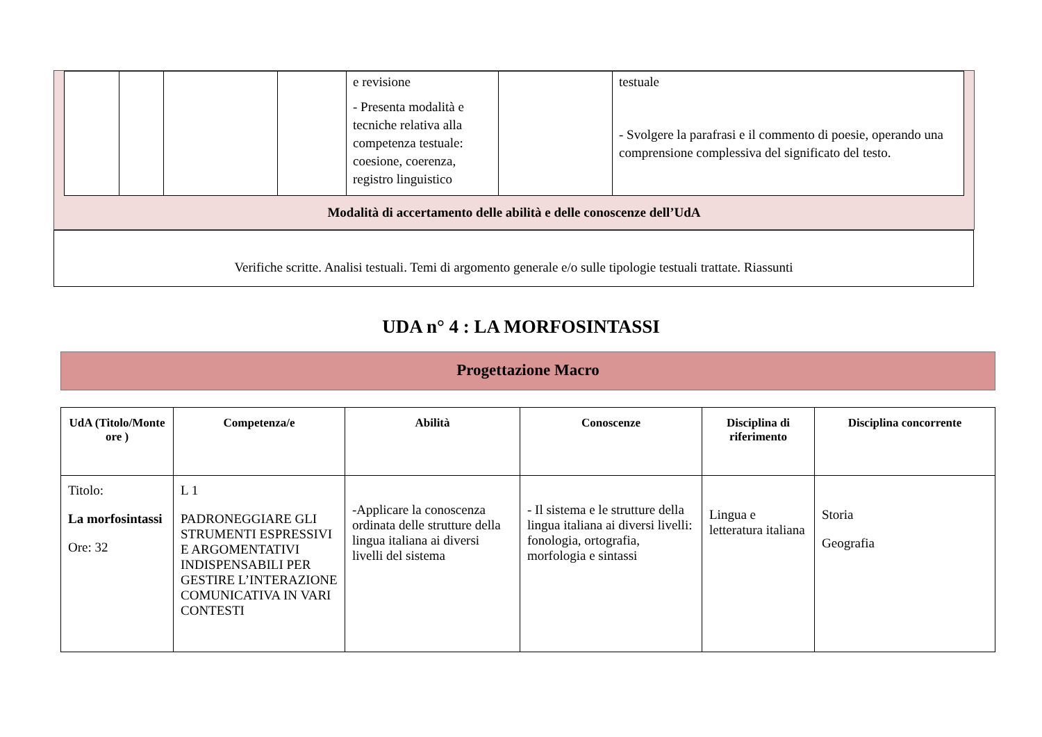| | | | | e revisione - Presenta modalità e tecniche relativa alla competenza testuale: coesione, coerenza, registro linguistico | | testuale - Svolgere la parafrasi e il commento di poesie, operando una comprensione complessiva del significato del testo. |
Modalità di accertamento delle abilità e delle conoscenze dell’UdA
Verifiche scritte. Analisi testuali. Temi di argomento generale e/o sulle tipologie testuali trattate. Riassunti
UDA n° 4 : LA MORFOSINTASSI
Progettazione Macro
| UdA (Titolo/Monte ore ) | Competenza/e | Abilità | Conoscenze | Disciplina di riferimento | Disciplina concorrente |
| --- | --- | --- | --- | --- | --- |
| Titolo: La morfosintassi Ore: 32 | L 1 PADRONEGGIARE GLI STRUMENTI ESPRESSIVI E ARGOMENTATIVI INDISPENSABILI PER GESTIRE L’INTERAZIONE COMUNICATIVA IN VARI CONTESTI | -Applicare la conoscenza ordinata delle strutture della lingua italiana ai diversi livelli del sistema | - Il sistema e le strutture della lingua italiana ai diversi livelli: fonologia, ortografia, morfologia e sintassi | Lingua e letteratura italiana | Storia Geografia |